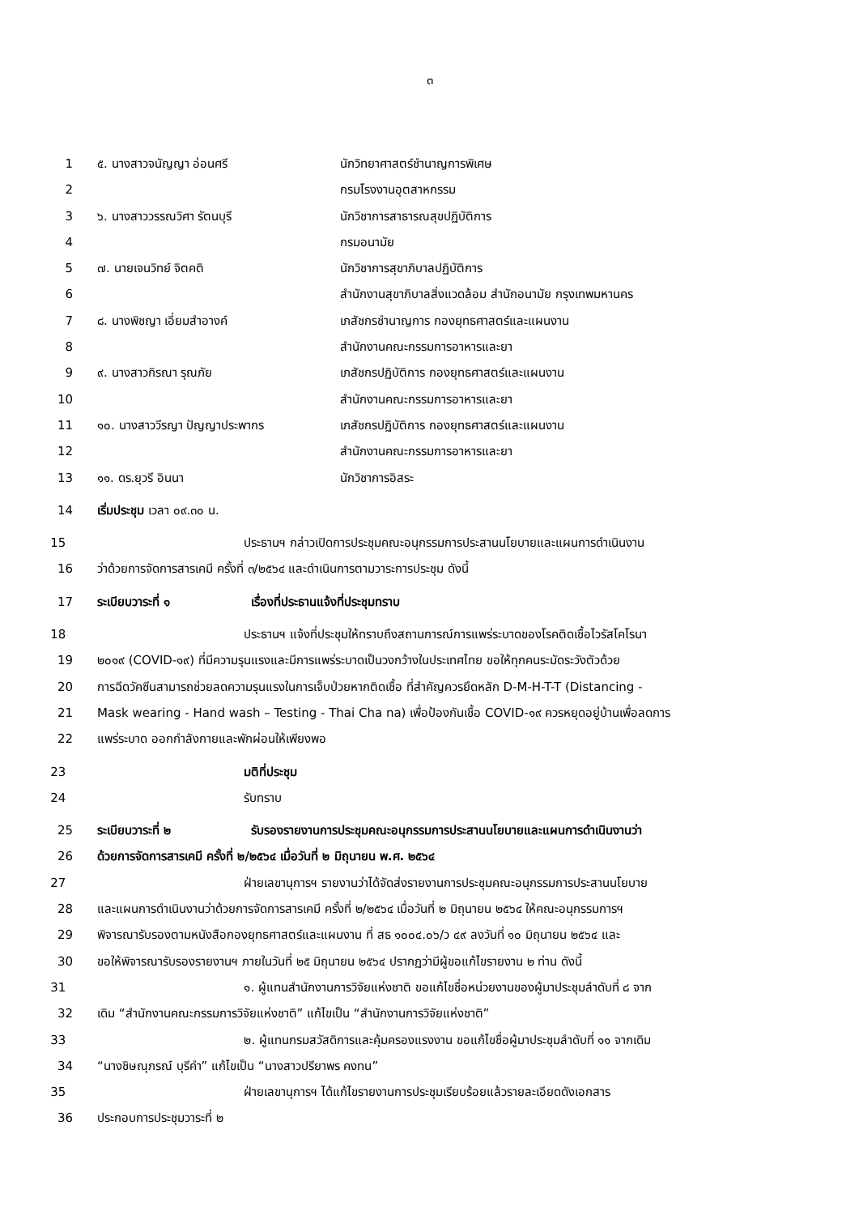๓
1 ๕. นางสาวจนัญญา อ่อนศรี นักวิทยาศาสตร์ชำนาญการพิเศษ
2 กรมโรงงานอุตสาหกรรม
3 ๖. นางสาววรรณวิศา รัตนบุรี นักวิชาการสาธารณสุขปฏิบัติการ
4 กรมอนามัย
5 ๗. นายเจนวิทย์ จิตคติ นักวิชาการสุขาภิบาลปฏิบัติการ
6 สำนักงานสุขาภิบาลสิ่งแวดล้อม สำนักอนามัย กรุงเทพมหานคร
7 ๘. นางพิชญา เอี่ยมสำอางค์ เภสัชกรชำนาญการ กองยุทธศาสตร์และแผนงาน
8 สำนักงานคณะกรรมการอาหารและยา
9 ๙. นางสาวกิรณา รุณภัย เภสัชกรปฏิบัติการ กองยุทธศาสตร์และแผนงาน
10 สำนักงานคณะกรรมการอาหารและยา
11 ๑๐. นางสาววีรญา ปัญญาประพากร เภสัชกรปฏิบัติการ กองยุทธศาสตร์และแผนงาน
12 สำนักงานคณะกรรมการอาหารและยา
13 ๑๑. ดร.ยุวรี อินนา นักวิชาการอิสระ
14 เริ่มประชุม เวลา ๐๙.๓๐ น.
15 ประธานฯ กล่าวเปิดการประชุมคณะอนุกรรมการประสานนโยบายและแผนการดำเนินงาน
16 ว่าด้วยการจัดการสารเคมี ครั้งที่ ๓/๒๕๖๔ และดำเนินการตามวาระการประชุม ดังนี้
17 ระเบียบวาระที่ ๑ เรื่องที่ประธานแจ้งที่ประชุมทราบ
18 ประธานฯ แจ้งที่ประชุมให้ทราบถึงสถานการณ์การแพร่ระบาดของโรคติดเชื้อไวรัสโคโรนา
19 ๒๐๑๙ (COVID-๑๙) ที่มีความรุนแรงและมีการแพร่ระบาดเป็นวงกว้างในประเทศไทย ขอให้ทุกคนระมัดระวังตัวด้วย
20 การฉีดวัคซีนสามารถช่วยลดความรุนแรงในการเจ็บป่วยหากติดเชื้อ ที่สำคัญควรยึดหลัก D-M-H-T-T (Distancing -
21 Mask wearing - Hand wash – Testing - Thai Cha na) เพื่อป้องกันเชื้อ COVID-๑๙ ควรหยุดอยู่บ้านเพื่อลดการ
22 แพร่ระบาด ออกกำลังกายและพักผ่อนให้เพียงพอ
23 มติที่ประชุม
24 รับทราบ
25 ระเบียบวาระที่ ๒ รับรองรายงานการประชุมคณะอนุกรรมการประสานนโยบายและแผนการดำเนินงานว่า
26 ด้วยการจัดการสารเคมี ครั้งที่ ๒/๒๕๖๔ เมื่อวันที่ ๒ มิถุนายน พ.ศ. ๒๕๖๔
27 ฝ่ายเลขานุการฯ รายงานว่าได้จัดส่งรายงานการประชุมคณะอนุกรรมการประสานนโยบาย
28 และแผนการดำเนินงานว่าด้วยการจัดการสารเคมี ครั้งที่ ๒/๒๕๖๔ เมื่อวันที่ ๒ มิถุนายน ๒๕๖๔ ให้คณะอนุกรรมการฯ
29 พิจารณารับรองตามหนังสือกองยุทธศาสตร์และแผนงาน ที่ สธ ๑๐๐๔.๐๖/ว ๔๙ ลงวันที่ ๑๐ มิถุนายน ๒๕๖๔ และ
30 ขอให้พิจารณารับรองรายงานฯ ภายในวันที่ ๒๕ มิถุนายน ๒๕๖๔ ปรากฏว่ามีผู้ขอแก้ไขรายงาน ๒ ท่าน ดังนี้
31 ๑. ผู้แทนสำนักงานการวิจัยแห่งชาติ ขอแก้ไขชื่อหน่วยงานของผู้มาประชุมลำดับที่ ๘ จาก
32 เดิม “สำนักงานคณะกรรมการวิจัยแห่งชาติ” แก้ไขเป็น “สำนักงานการวิจัยแห่งชาติ”
33 ๒. ผู้แทนกรมสวัสดิการและคุ้มครองแรงงาน ขอแก้ไขชื่อผู้มาประชุมลำดับที่ ๑๑ จากเดิม
34 “นางชิษณุภรณ์ บุรีคำ” แก้ไขเป็น “นางสาวปรียาพร คงทน”
35 ฝ่ายเลขานุการฯ ได้แก้ไขรายงานการประชุมเรียบร้อยแล้วรายละเอียดดังเอกสาร
36 ประกอบการประชุมวาระที่ ๒